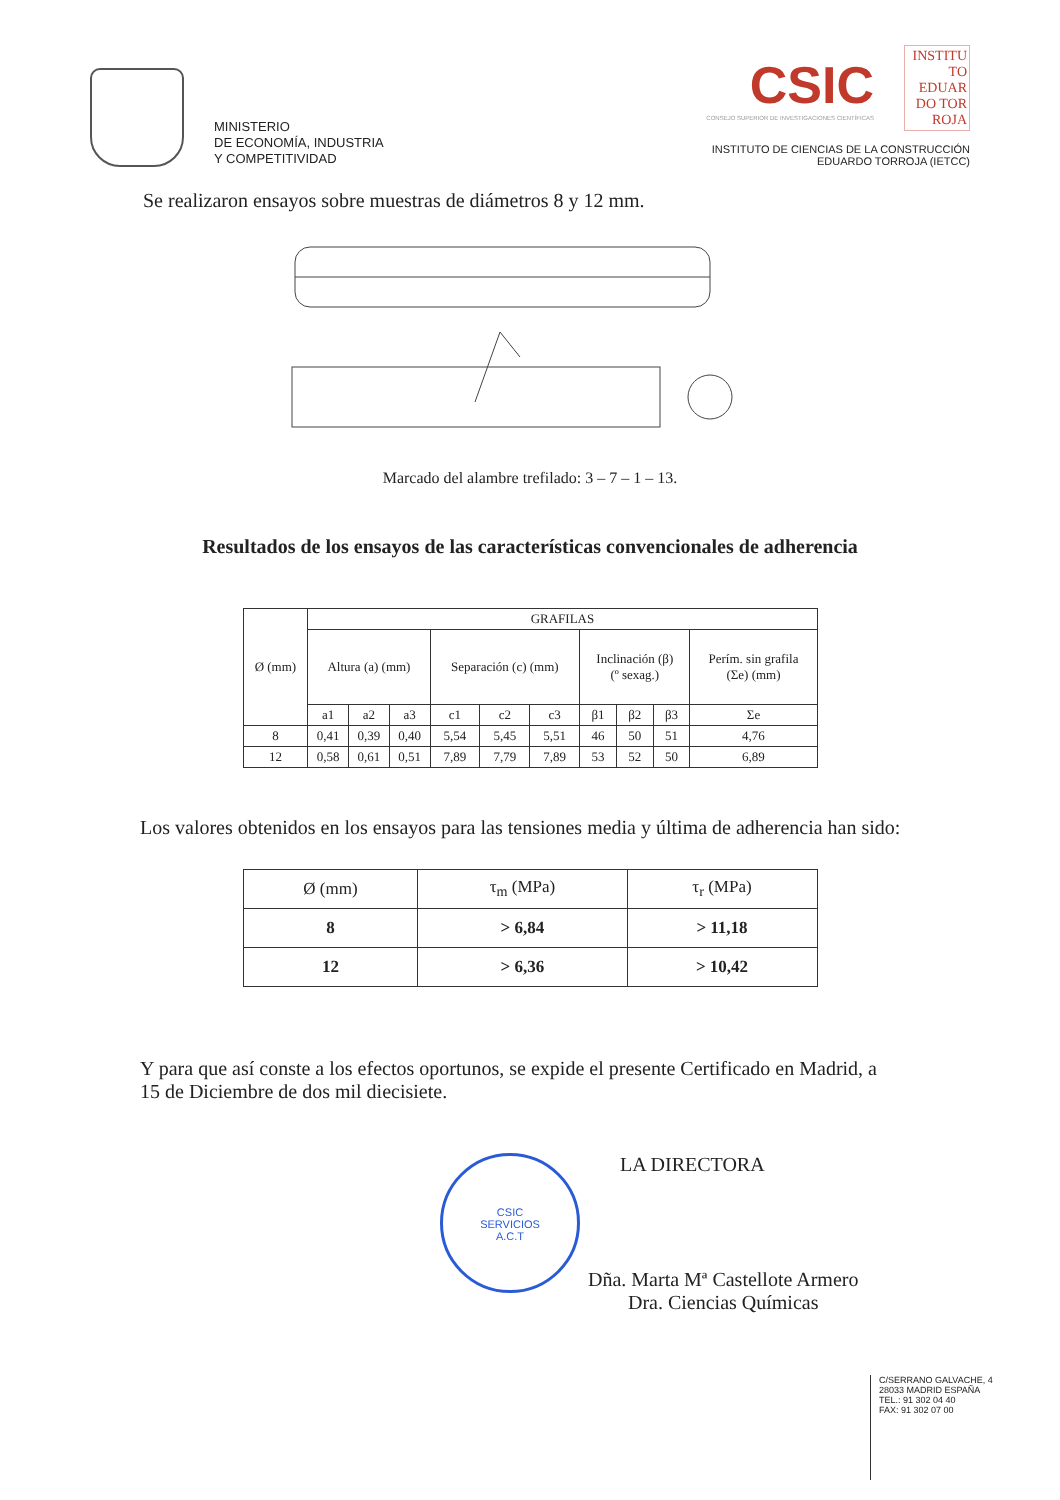MINISTERIO
DE ECONOMÍA, INDUSTRIA
Y COMPETITIVIDAD
CSIC
CONSEJO SUPERIOR DE INVESTIGACIONES CIENTÍFICAS
INSTITU TO EDUAR DO TOR ROJA
INSTITUTO DE CIENCIAS DE LA CONSTRUCCIÓN
EDUARDO TORROJA (IETCC)
Se realizaron ensayos sobre muestras de diámetros 8 y 12 mm.
Marcado del alambre trefilado: 3 – 7 – 1 – 13.
Resultados de los ensayos de las características convencionales de adherencia
| Ø (mm) | GRAFILAS | | | | | | | | | |
| --- | --- | --- | --- | --- | --- | --- | --- | --- | --- | --- |
| | Altura (a) (mm) | | | Separación (c) (mm) | | | Inclinación (β) (º sexag.) | | | Perím. sin grafila (Σe) (mm) |
| | a1 | a2 | a3 | c1 | c2 | c3 | β1 | β2 | β3 | Σe |
| 8 | 0,41 | 0,39 | 0,40 | 5,54 | 5,45 | 5,51 | 46 | 50 | 51 | 4,76 |
| 12 | 0,58 | 0,61 | 0,51 | 7,89 | 7,79 | 7,89 | 53 | 52 | 50 | 6,89 |
Los valores obtenidos en los ensayos para las tensiones media y última de adherencia han sido:
| Ø (mm) | τ<sub>m</sub> (MPa) | τ<sub>r</sub> (MPa) |
| --- | --- | --- |
| 8 | > 6,84 | > 11,18 |
| 12 | > 6,36 | > 10,42 |
Y para que así conste a los efectos oportunos, se expide el presente Certificado en Madrid, a 15 de Diciembre de dos mil diecisiete.
CSIC
SERVICIOS
A.C.T
LA DIRECTORA
Dña. Marta Mª Castellote Armero
Dra. Ciencias Químicas
C/SERRANO GALVACHE, 4
28033 MADRID ESPAÑA
TEL.: 91 302 04 40
FAX: 91 302 07 00